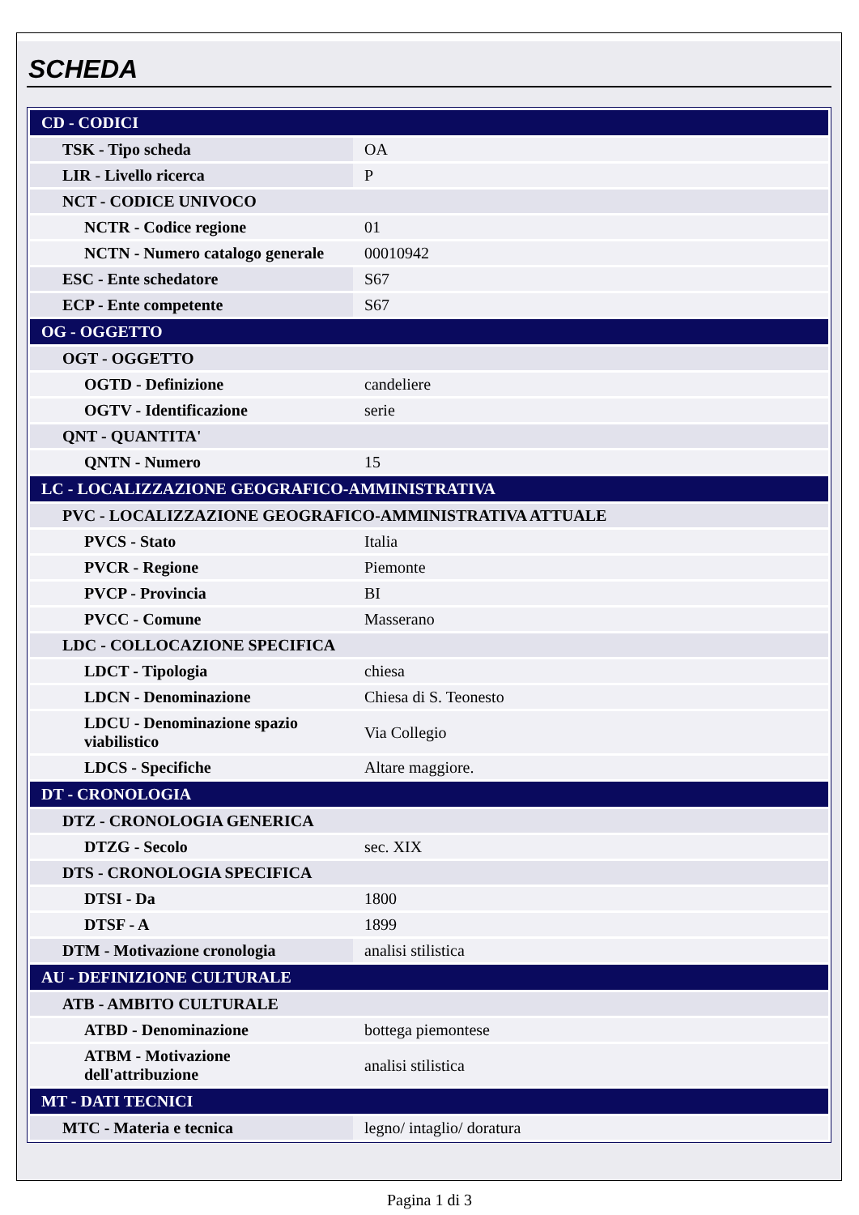SCHEDA
| CD - CODICI | |
| TSK - Tipo scheda | OA |
| LIR - Livello ricerca | P |
| NCT - CODICE UNIVOCO | |
| NCTR - Codice regione | 01 |
| NCTN - Numero catalogo generale | 00010942 |
| ESC - Ente schedatore | S67 |
| ECP - Ente competente | S67 |
| OG - OGGETTO | |
| OGT - OGGETTO | |
| OGTD - Definizione | candeliere |
| OGTV - Identificazione | serie |
| QNT - QUANTITA' | |
| QNTN - Numero | 15 |
| LC - LOCALIZZAZIONE GEOGRAFICO-AMMINISTRATIVA | |
| PVC - LOCALIZZAZIONE GEOGRAFICO-AMMINISTRATIVA ATTUALE | |
| PVCS - Stato | Italia |
| PVCR - Regione | Piemonte |
| PVCP - Provincia | BI |
| PVCC - Comune | Masserano |
| LDC - COLLOCAZIONE SPECIFICA | |
| LDCT - Tipologia | chiesa |
| LDCN - Denominazione | Chiesa di S. Teonesto |
| LDCU - Denominazione spazio viabilistico | Via Collegio |
| LDCS - Specifiche | Altare maggiore. |
| DT - CRONOLOGIA | |
| DTZ - CRONOLOGIA GENERICA | |
| DTZG - Secolo | sec. XIX |
| DTS - CRONOLOGIA SPECIFICA | |
| DTSI - Da | 1800 |
| DTSF - A | 1899 |
| DTM - Motivazione cronologia | analisi stilistica |
| AU - DEFINIZIONE CULTURALE | |
| ATB - AMBITO CULTURALE | |
| ATBD - Denominazione | bottega piemontese |
| ATBM - Motivazione dell'attribuzione | analisi stilistica |
| MT - DATI TECNICI | |
| MTC - Materia e tecnica | legno/ intaglio/ doratura |
Pagina 1 di 3